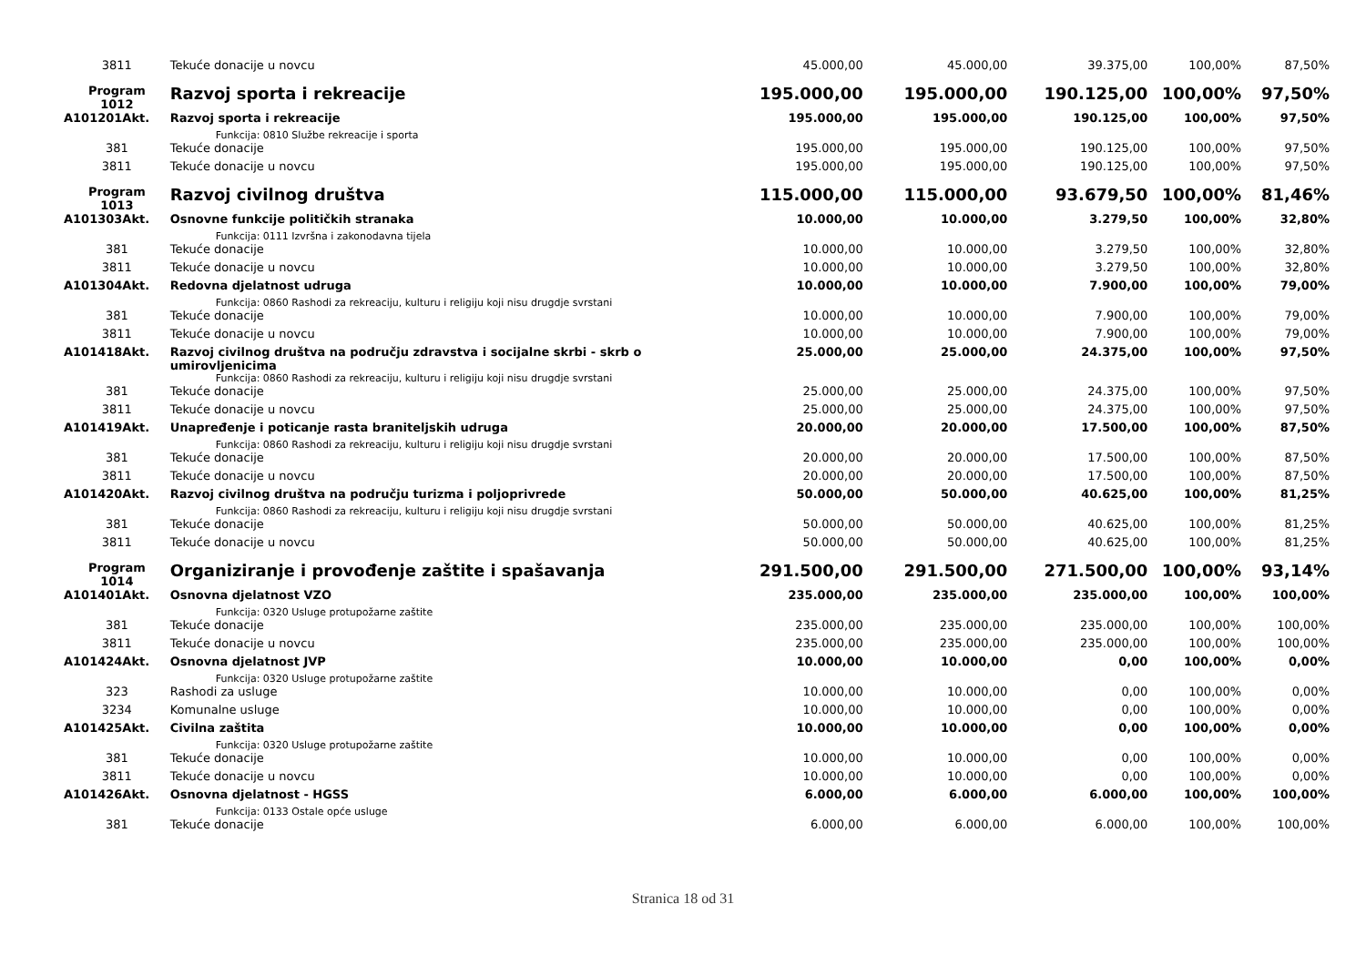| 3811 | Tekuće donacije u novcu | 45.000,00 | 45.000,00 | 39.375,00 | 100,00% | 87,50% |
| Program 1012 | Razvoj sporta i rekreacije | 195.000,00 | 195.000,00 | 190.125,00 | 100,00% | 97,50% |
| A101201Akt. | Razvoj sporta i rekreacije | 195.000,00 | 195.000,00 | 190.125,00 | 100,00% | 97,50% |
| | Funkcija: 0810 Službe rekreacije i sporta | | | | | |
| 381 | Tekuće donacije | 195.000,00 | 195.000,00 | 190.125,00 | 100,00% | 97,50% |
| 3811 | Tekuće donacije u novcu | 195.000,00 | 195.000,00 | 190.125,00 | 100,00% | 97,50% |
| Program 1013 | Razvoj civilnog društva | 115.000,00 | 115.000,00 | 93.679,50 | 100,00% | 81,46% |
| A101303Akt. | Osnovne funkcije političkih stranaka | 10.000,00 | 10.000,00 | 3.279,50 | 100,00% | 32,80% |
| | Funkcija: 0111 Izvršna i zakonodavna tijela | | | | | |
| 381 | Tekuće donacije | 10.000,00 | 10.000,00 | 3.279,50 | 100,00% | 32,80% |
| 3811 | Tekuće donacije u novcu | 10.000,00 | 10.000,00 | 3.279,50 | 100,00% | 32,80% |
| A101304Akt. | Redovna djelatnost udruga | 10.000,00 | 10.000,00 | 7.900,00 | 100,00% | 79,00% |
| | Funkcija: 0860 Rashodi za rekreaciju, kulturu i religiju koji nisu drugdje svrstani | | | | | |
| 381 | Tekuće donacije | 10.000,00 | 10.000,00 | 7.900,00 | 100,00% | 79,00% |
| 3811 | Tekuće donacije u novcu | 10.000,00 | 10.000,00 | 7.900,00 | 100,00% | 79,00% |
| A101418Akt. | Razvoj civilnog društva na području zdravstva i socijalne skrbi - skrb o umirovljenicima | 25.000,00 | 25.000,00 | 24.375,00 | 100,00% | 97,50% |
| | Funkcija: 0860 Rashodi za rekreaciju, kulturu i religiju koji nisu drugdje svrstani | | | | | |
| 381 | Tekuće donacije | 25.000,00 | 25.000,00 | 24.375,00 | 100,00% | 97,50% |
| 3811 | Tekuće donacije u novcu | 25.000,00 | 25.000,00 | 24.375,00 | 100,00% | 97,50% |
| A101419Akt. | Unapređenje i poticanje rasta braniteljskih udruga | 20.000,00 | 20.000,00 | 17.500,00 | 100,00% | 87,50% |
| | Funkcija: 0860 Rashodi za rekreaciju, kulturu i religiju koji nisu drugdje svrstani | | | | | |
| 381 | Tekuće donacije | 20.000,00 | 20.000,00 | 17.500,00 | 100,00% | 87,50% |
| 3811 | Tekuće donacije u novcu | 20.000,00 | 20.000,00 | 17.500,00 | 100,00% | 87,50% |
| A101420Akt. | Razvoj civilnog društva na području turizma i poljoprivrede | 50.000,00 | 50.000,00 | 40.625,00 | 100,00% | 81,25% |
| | Funkcija: 0860 Rashodi za rekreaciju, kulturu i religiju koji nisu drugdje svrstani | | | | | |
| 381 | Tekuće donacije | 50.000,00 | 50.000,00 | 40.625,00 | 100,00% | 81,25% |
| 3811 | Tekuće donacije u novcu | 50.000,00 | 50.000,00 | 40.625,00 | 100,00% | 81,25% |
| Program 1014 | Organiziranje i provođenje zaštite i spašavanja | 291.500,00 | 291.500,00 | 271.500,00 | 100,00% | 93,14% |
| A101401Akt. | Osnovna djelatnost VZO | 235.000,00 | 235.000,00 | 235.000,00 | 100,00% | 100,00% |
| | Funkcija: 0320 Usluge protupožarne zaštite | | | | | |
| 381 | Tekuće donacije | 235.000,00 | 235.000,00 | 235.000,00 | 100,00% | 100,00% |
| 3811 | Tekuće donacije u novcu | 235.000,00 | 235.000,00 | 235.000,00 | 100,00% | 100,00% |
| A101424Akt. | Osnovna djelatnost JVP | 10.000,00 | 10.000,00 | 0,00 | 100,00% | 0,00% |
| | Funkcija: 0320 Usluge protupožarne zaštite | | | | | |
| 323 | Rashodi za usluge | 10.000,00 | 10.000,00 | 0,00 | 100,00% | 0,00% |
| 3234 | Komunalne usluge | 10.000,00 | 10.000,00 | 0,00 | 100,00% | 0,00% |
| A101425Akt. | Civilna zaštita | 10.000,00 | 10.000,00 | 0,00 | 100,00% | 0,00% |
| | Funkcija: 0320 Usluge protupožarne zaštite | | | | | |
| 381 | Tekuće donacije | 10.000,00 | 10.000,00 | 0,00 | 100,00% | 0,00% |
| 3811 | Tekuće donacije u novcu | 10.000,00 | 10.000,00 | 0,00 | 100,00% | 0,00% |
| A101426Akt. | Osnovna djelatnost - HGSS | 6.000,00 | 6.000,00 | 6.000,00 | 100,00% | 100,00% |
| | Funkcija: 0133 Ostale opće usluge | | | | | |
| 381 | Tekuće donacije | 6.000,00 | 6.000,00 | 6.000,00 | 100,00% | 100,00% |
Stranica 18 od 31